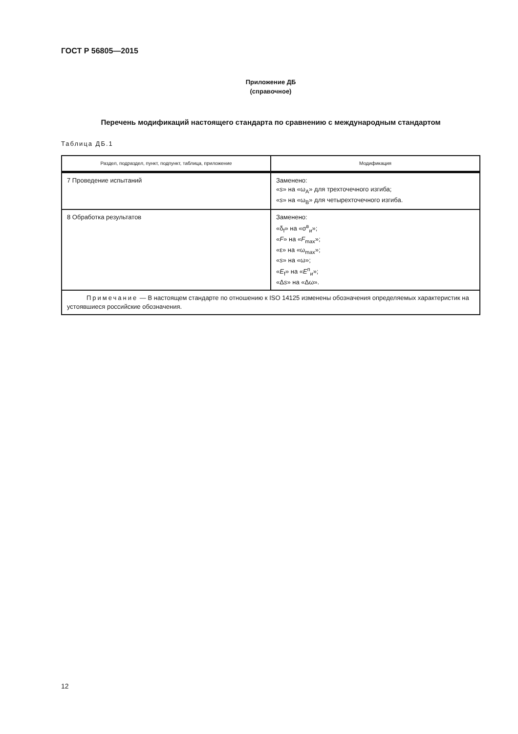ГОСТ Р 56805—2015
Приложение ДБ
(справочное)
Перечень модификаций настоящего стандарта по сравнению с международным стандартом
Таблица ДБ.1
| Раздел, подраздел, пункт, подпункт, таблица, приложение | Модификация |
| --- | --- |
| 7 Проведение испытаний | Заменено: « s » на «ω<sub>A</sub>» для трехточечного изгиба; « s » на «ω<sub>B</sub>» для четырехточечного изгиба. |
| 8 Обработка результатов | Заменено: «δ<sub>f</sub>» на «σ<sup>в</sup><sub>и</sub>»; « F » на « F<sub>max</sub>»; «ε» на «ω<sub>max</sub>»; « s » на «ω»; « E<sub>f</sub>» на « E<sup>п</sup><sub>и</sub>»; «Δ s » на «Δω». |
| Примечание — В настоящем стандарте по отношению к ISO 14125 изменены обозначения определяемых характеристик на устоявшиеся российские обозначения. | |
12